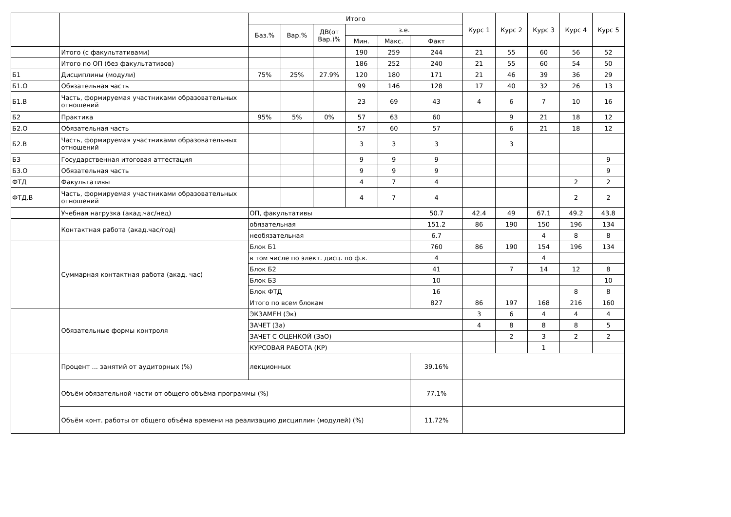| | | Итого | | | | | | Курс 1 | Курс 2 | Курс 3 | Курс 4 | Курс 5 |
| --- | --- | --- | --- | --- | --- | --- | --- | --- | --- | --- | --- | --- |
| | | Баз.% | Вар.% | ДВ(от Вар.)% | з.е. | | | | | | | |
| | | | | | Мин. | Макс. | Факт | | | | | |
| | Итого (с факультативами) | | | | 190 | 259 | 244 | 21 | 55 | 60 | 56 | 52 |
| | Итого по ОП (без факультативов) | | | | 186 | 252 | 240 | 21 | 55 | 60 | 54 | 50 |
| Б1 | Дисциплины (модули) | 75% | 25% | 27.9% | 120 | 180 | 171 | 21 | 46 | 39 | 36 | 29 |
| Б1.О | Обязательная часть | | | | 99 | 146 | 128 | 17 | 40 | 32 | 26 | 13 |
| Б1.В | Часть, формируемая участниками образовательных отношений | | | | 23 | 69 | 43 | 4 | 6 | 7 | 10 | 16 |
| Б2 | Практика | 95% | 5% | 0% | 57 | 63 | 60 | | 9 | 21 | 18 | 12 |
| Б2.О | Обязательная часть | | | | 57 | 60 | 57 | | 6 | 21 | 18 | 12 |
| Б2.В | Часть, формируемая участниками образовательных отношений | | | | 3 | 3 | 3 | | 3 | | | |
| Б3 | Государственная итоговая аттестация | | | | 9 | 9 | 9 | | | | | 9 |
| Б3.О | Обязательная часть | | | | 9 | 9 | 9 | | | | | 9 |
| ФТД | Факультативы | | | | 4 | 7 | 4 | | | | 2 | 2 |
| ФТД.В | Часть, формируемая участниками образовательных отношений | | | | 4 | 7 | 4 | | | | 2 | 2 |
| | Учебная нагрузка (акад.час/нед) | ОП, факультативы | | | | | 50.7 | 42.4 | 49 | 67.1 | 49.2 | 43.8 |
| | Контактная работа (акад.час/год) | обязательная | | | | | 151.2 | 86 | 190 | 150 | 196 | 134 |
| | | необязательная | | | | | 6.7 | | | 4 | 8 | 8 |
| | Суммарная контактная работа (акад. час) | Блок Б1 | | | | | 760 | 86 | 190 | 154 | 196 | 134 |
| | | в том числе по элект. дисц. по ф.к. | | | | | 4 | | | 4 | | |
| | | Блок Б2 | | | | | 41 | | 7 | 14 | 12 | 8 |
| | | Блок Б3 | | | | | 10 | | | | | 10 |
| | | Блок ФТД | | | | | 16 | | | | 8 | 8 |
| | | Итого по всем блокам | | | | | 827 | 86 | 197 | 168 | 216 | 160 |
| | Обязательные формы контроля | ЭКЗАМЕН (Эк) | | | | | | 3 | 6 | 4 | 4 | 4 |
| | | ЗАЧЕТ (За) | | | | | | 4 | 8 | 8 | 8 | 5 |
| | | ЗАЧЕТ С ОЦЕНКОЙ (ЗаО) | | | | | | | 2 | 3 | 2 | 2 |
| | | КУРСОВАЯ РАБОТА (КР) | | | | | | | | 1 | | |
| | Процент ... занятий от аудиторных (%) | лекционных | | | | | 39.16% | | | | | |
| | Объём обязательной части от общего объёма программы (%) | | | | | | 77.1% | | | | | |
| | Объём конт. работы от общего объёма времени на реализацию дисциплин (модулей) (%) | | | | | | 11.72% | | | | | |